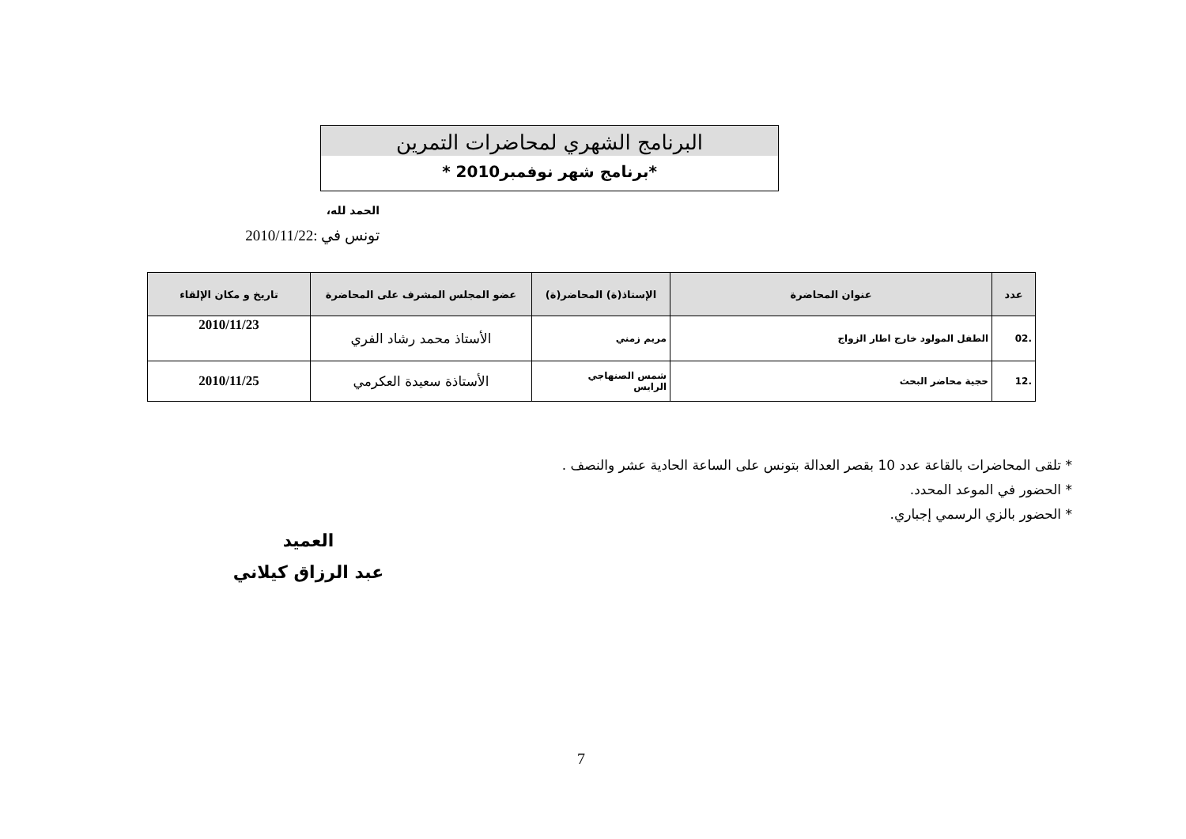البرنامج الشهري لمحاضرات التمرين
*برنامج شهر نوفمبر2010 *
الحمد لله،
تونس في :2010/11/22
| عدد | عنوان المحاضرة | الإستاذ(ة) المحاضر(ة) | عضو المجلس المشرف على المحاضرة | تاريخ و مكان الإلقاء |
| --- | --- | --- | --- | --- |
| .02 | الطفل المولود خارج اطار الزواج | مريم زمني | الأستاذ محمد رشاد الفري | 2010/11/23 |
| .12 | حجية محاضر البحث | شمس الصنهاجي الرايس | الأستاذة سعيدة العكرمي | 2010/11/25 |
* تلقى المحاضرات بالقاعة عدد 10 بقصر العدالة بتونس على الساعة الحادية عشر والنصف .
* الحضور في الموعد المحدد.
* الحضور بالزي الرسمي إجباري.
العميد
عبد الرزاق كيلاني
7